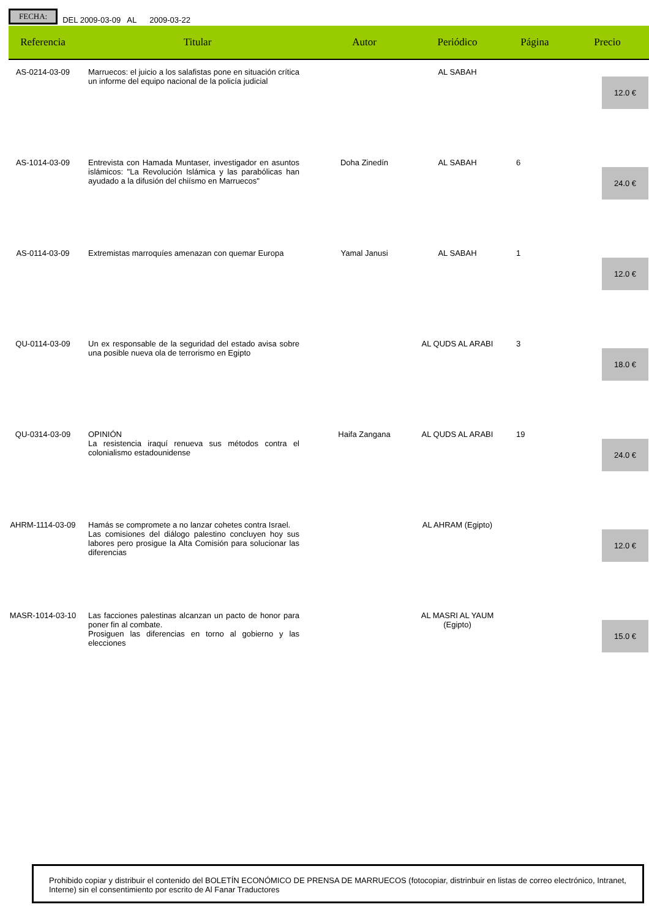FECHA: DEL 2009-03-09 AL 2009-03-22
| Referencia | Titular | Autor | Periódico | Página | Precio |
| --- | --- | --- | --- | --- | --- |
| AS-0214-03-09 | Marruecos: el juicio a los salafistas pone en situación crítica un informe del equipo nacional de la policía judicial | | AL SABAH | | 12.0 € |
| AS-1014-03-09 | Entrevista con Hamada Muntaser, investigador en asuntos islámicos: "La Revolución Islámica y las parabólicas han ayudado a la difusión del chiísmo en Marruecos" | Doha Zinedín | AL SABAH | 6 | 24.0 € |
| AS-0114-03-09 | Extremistas marroquíes amenazan con quemar Europa | Yamal Janusi | AL SABAH | 1 | 12.0 € |
| QU-0114-03-09 | Un ex responsable de la seguridad del estado avisa sobre una posible nueva ola de terrorismo en Egipto | | AL QUDS AL ARABI | 3 | 18.0 € |
| QU-0314-03-09 | OPINIÓN La resistencia iraquí renueva sus métodos contra el colonialismo estadounidense | Haifa Zangana | AL QUDS AL ARABI | 19 | 24.0 € |
| AHRM-1114-03-09 | Hamás se compromete a no lanzar cohetes contra Israel. Las comisiones del diálogo palestino concluyen hoy sus labores pero prosigue la Alta Comisión para solucionar las diferencias | | AL AHRAM (Egipto) | | 12.0 € |
| MASR-1014-03-10 | Las facciones palestinas alcanzan un pacto de honor para poner fin al combate. Prosiguen las diferencias en torno al gobierno y las elecciones | | AL MASRI AL YAUM (Egipto) | | 15.0 € |
Prohibido copiar y distribuir el contenido del BOLETÍN ECONÓMICO DE PRENSA DE MARRUECOS (fotocopiar, distrinbuir en listas de correo electrónico, Intranet, Interne) sin el consentimiento por escrito de Al Fanar Traductores